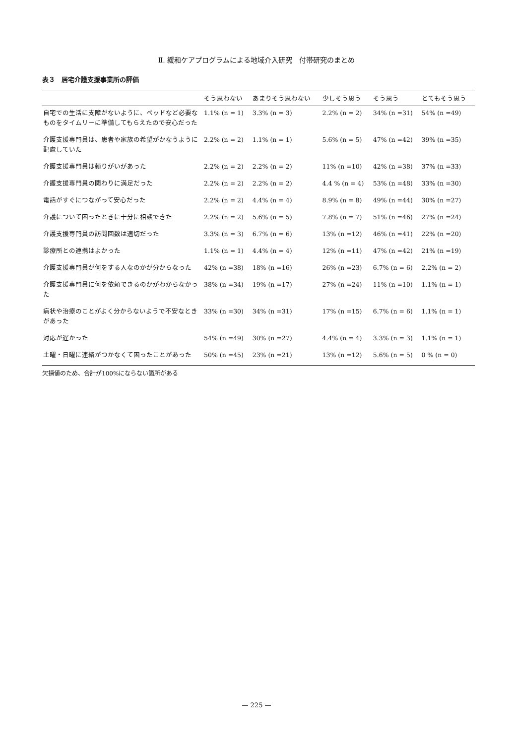Ⅱ. 緩和ケアプログラムによる地域介入研究　付帯研究のまとめ
表３　居宅介護支援事業所の評価
| | そう思わない | あまりそう思わない | 少しそう思う | そう思う | とてもそう思う |
| --- | --- | --- | --- | --- | --- |
| 自宅での生活に支障がないように、ベッドなど必要なものをタイムリーに準備してもらえたので安心だった | 1.1% (n = 1) | 3.3% (n = 3) | 2.2% (n = 2) | 34% (n =31) | 54% (n =49) |
| 介護支援専門員は、患者や家族の希望がかなうように配慮していた | 2.2% (n = 2) | 1.1% (n = 1) | 5.6% (n = 5) | 47% (n =42) | 39% (n =35) |
| 介護支援専門員は頼りがいがあった | 2.2% (n = 2) | 2.2% (n = 2) | 11% (n =10) | 42% (n =38) | 37% (n =33) |
| 介護支援専門員の関わりに満足だった | 2.2% (n = 2) | 2.2% (n = 2) | 4.4 % (n = 4) | 53% (n =48) | 33% (n =30) |
| 電話がすぐにつながって安心だった | 2.2% (n = 2) | 4.4% (n = 4) | 8.9% (n = 8) | 49% (n =44) | 30% (n =27) |
| 介護について困ったときに十分に相談できた | 2.2% (n = 2) | 5.6% (n = 5) | 7.8% (n = 7) | 51% (n =46) | 27% (n =24) |
| 介護支援専門員の訪問回数は適切だった | 3.3% (n = 3) | 6.7% (n = 6) | 13% (n =12) | 46% (n =41) | 22% (n =20) |
| 診療所との連携はよかった | 1.1% (n = 1) | 4.4% (n = 4) | 12% (n =11) | 47% (n =42) | 21% (n =19) |
| 介護支援専門員が何をする人なのかが分からなった | 42% (n =38) | 18% (n =16) | 26% (n =23) | 6.7% (n = 6) | 2.2% (n = 2) |
| 介護支援専門員に何を依頼できるのかがわからなかった | 38% (n =34) | 19% (n =17) | 27% (n =24) | 11% (n =10) | 1.1% (n = 1) |
| 病状や治療のことがよく分からないようで不安なときがあった | 33% (n =30) | 34% (n =31) | 17% (n =15) | 6.7% (n = 6) | 1.1% (n = 1) |
| 対応が遅かった | 54% (n =49) | 30% (n =27) | 4.4% (n = 4) | 3.3% (n = 3) | 1.1% (n = 1) |
| 土曜・日曜に連絡がつかなくて困ったことがあった | 50% (n =45) | 23% (n =21) | 13% (n =12) | 5.6% (n = 5) | 0 % (n = 0) |
欠損値のため、合計が100%にならない箇所がある
— 225 —